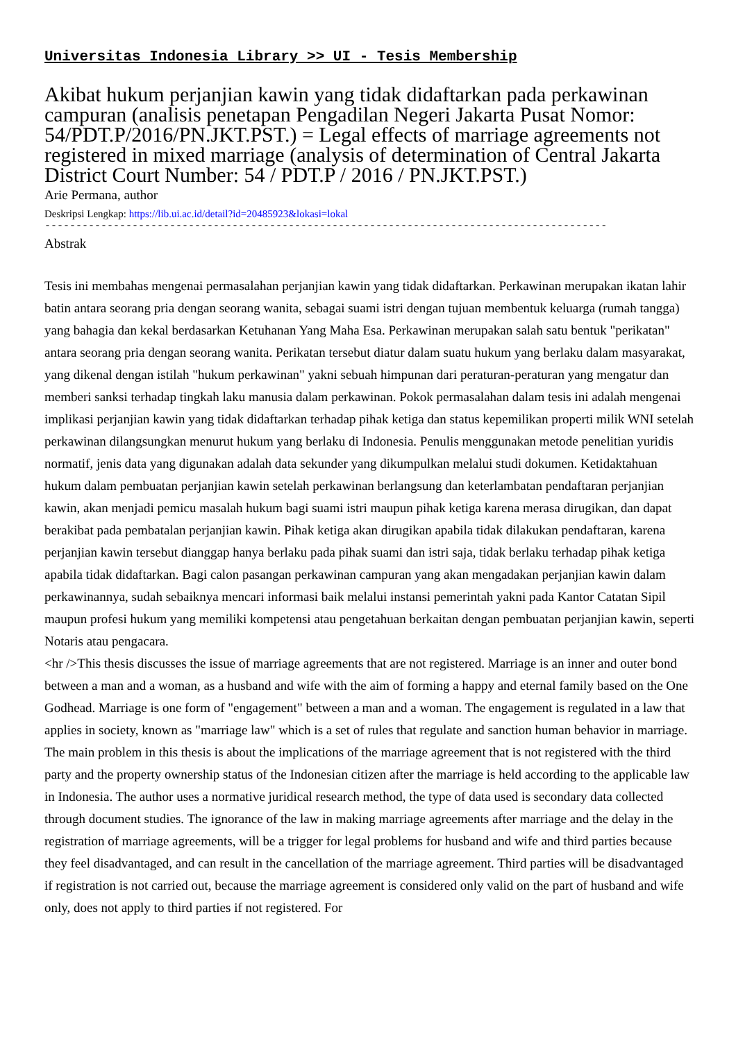Universitas Indonesia Library >> UI - Tesis Membership
Akibat hukum perjanjian kawin yang tidak didaftarkan pada perkawinan campuran (analisis penetapan Pengadilan Negeri Jakarta Pusat Nomor: 54/PDT.P/2016/PN.JKT.PST.) = Legal effects of marriage agreements not registered in mixed marriage (analysis of determination of Central Jakarta District Court Number: 54 / PDT.P / 2016 / PN.JKT.PST.)
Arie Permana, author
Deskripsi Lengkap: https://lib.ui.ac.id/detail?id=20485923&lokasi=lokal
------------------------------------------------------------------------------------------
Abstrak
Tesis ini membahas mengenai permasalahan perjanjian kawin yang tidak didaftarkan. Perkawinan merupakan ikatan lahir batin antara seorang pria dengan seorang wanita, sebagai suami istri dengan tujuan membentuk keluarga (rumah tangga) yang bahagia dan kekal berdasarkan Ketuhanan Yang Maha Esa. Perkawinan merupakan salah satu bentuk "perikatan" antara seorang pria dengan seorang wanita. Perikatan tersebut diatur dalam suatu hukum yang berlaku dalam masyarakat, yang dikenal dengan istilah "hukum perkawinan" yakni sebuah himpunan dari peraturan-peraturan yang mengatur dan memberi sanksi terhadap tingkah laku manusia dalam perkawinan. Pokok permasalahan dalam tesis ini adalah mengenai implikasi perjanjian kawin yang tidak didaftarkan terhadap pihak ketiga dan status kepemilikan properti milik WNI setelah perkawinan dilangsungkan menurut hukum yang berlaku di Indonesia. Penulis menggunakan metode penelitian yuridis normatif, jenis data yang digunakan adalah data sekunder yang dikumpulkan melalui studi dokumen. Ketidaktahuan hukum dalam pembuatan perjanjian kawin setelah perkawinan berlangsung dan keterlambatan pendaftaran perjanjian kawin, akan menjadi pemicu masalah hukum bagi suami istri maupun pihak ketiga karena merasa dirugikan, dan dapat berakibat pada pembatalan perjanjian kawin. Pihak ketiga akan dirugikan apabila tidak dilakukan pendaftaran, karena perjanjian kawin tersebut dianggap hanya berlaku pada pihak suami dan istri saja, tidak berlaku terhadap pihak ketiga apabila tidak didaftarkan. Bagi calon pasangan perkawinan campuran yang akan mengadakan perjanjian kawin dalam perkawinannya, sudah sebaiknya mencari informasi baik melalui instansi pemerintah yakni pada Kantor Catatan Sipil maupun profesi hukum yang memiliki kompetensi atau pengetahuan berkaitan dengan pembuatan perjanjian kawin, seperti Notaris atau pengacara.
<hr />This thesis discusses the issue of marriage agreements that are not registered. Marriage is an inner and outer bond between a man and a woman, as a husband and wife with the aim of forming a happy and eternal family based on the One Godhead. Marriage is one form of "engagement" between a man and a woman. The engagement is regulated in a law that applies in society, known as "marriage law" which is a set of rules that regulate and sanction human behavior in marriage. The main problem in this thesis is about the implications of the marriage agreement that is not registered with the third party and the property ownership status of the Indonesian citizen after the marriage is held according to the applicable law in Indonesia. The author uses a normative juridical research method, the type of data used is secondary data collected through document studies. The ignorance of the law in making marriage agreements after marriage and the delay in the registration of marriage agreements, will be a trigger for legal problems for husband and wife and third parties because they feel disadvantaged, and can result in the cancellation of the marriage agreement. Third parties will be disadvantaged if registration is not carried out, because the marriage agreement is considered only valid on the part of husband and wife only, does not apply to third parties if not registered. For